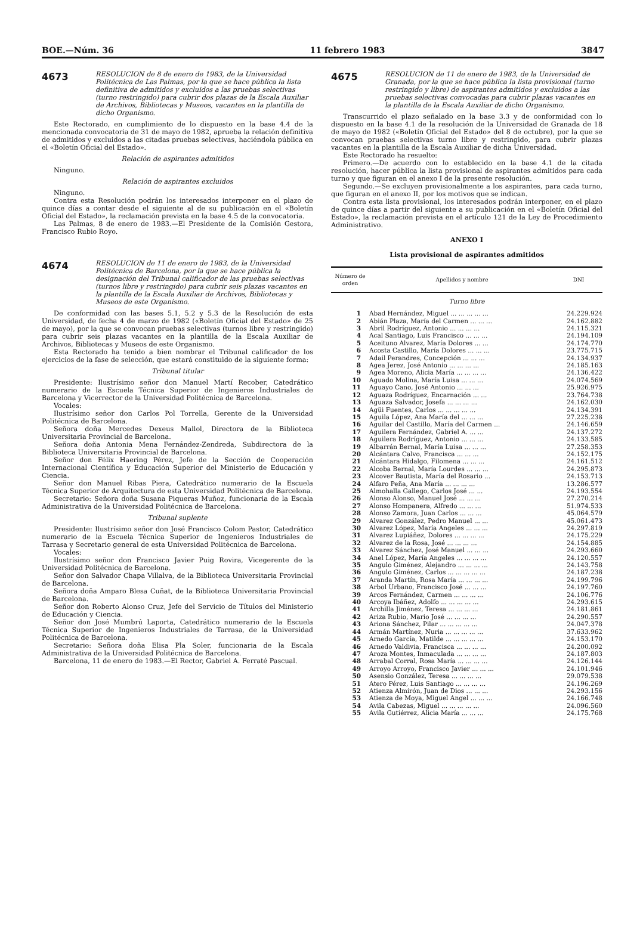BOE.—Núm. 36 11 febrero 1983 3847
4673
RESOLUCION de 8 de enero de 1983, de la Universidad Politécnica de Las Palmas, por la que se hace pública la lista definitiva de admitidos y excluidos a las pruebas selectivas (turno restringido) para cubrir dos plazas de la Escala Auxiliar de Archivos, Bibliotecas y Museos, vacantes en la plantilla de dicho Organismo.
Este Rectorado, en cumplimiento de lo dispuesto en la base 4.4 de la mencionada convocatoria de 31 de mayo de 1982, aprueba la relación definitiva de admitidos y excluidos a las citadas pruebas selectivas, haciéndola pública en el «Boletín Oficial del Estado».
Relación de aspirantes admitidos
Ninguno.
Relación de aspirantes excluidos
Ninguno.
Contra esta Resolución podrán los interesados interponer en el plazo de quince días a contar desde el siguiente al de su publicación en el «Boletín Oficial del Estado», la reclamación prevista en la base 4.5 de la convocatoria.
Las Palmas, 8 de enero de 1983.—El Presidente de la Comisión Gestora, Francisco Rubio Royo.
4674
RESOLUCION de 11 de enero de 1983, de la Universidad Politécnica de Barcelona, por la que se hace pública la designación del Tribunal calificador de las pruebas selectivas (turnos libre y restringido) para cubrir seis plazas vacantes en la plantilla de la Escala Auxiliar de Archivos, Bibliotecas y Museos de este Organismo.
De conformidad con las bases 5.1, 5.2 y 5.3 de la Resolución de esta Universidad, de fecha 4 de marzo de 1982 («Boletín Oficial del Estado» de 25 de mayo), por la que se convocan pruebas selectivas (turnos libre y restringido) para cubrir seis plazas vacantes en la plantilla de la Escala Auxiliar de Archivos, Bibliotecas y Museos de este Organismo.
Esta Rectorado ha tenido a bien nombrar el Tribunal calificador de los ejercicios de la fase de selección, que estará constituido de la siguiente forma:
Tribunal titular
Presidente: Ilustrísimo señor don Manuel Martí Recober, Catedrático numerario de la Escuela Técnica Superior de Ingenieros Industriales de Barcelona y Vicerrector de la Universidad Politécnica de Barcelona.
Vocales:
Ilustrísimo señor don Carlos Pol Torrella, Gerente de la Universidad Politécnica de Barcelona.
Señora doña Mercedes Dexeus Mallol, Directora de la Biblioteca Universitaria Provincial de Barcelona.
Señora doña Antonia Mena Fernández-Zendreda, Subdirectora de la Biblioteca Universitaria Provincial de Barcelona.
Señor don Félix Haering Pérez, Jefe de la Sección de Cooperación Internacional Científica y Educación Superior del Ministerio de Educación y Ciencia.
Señor don Manuel Ribas Piera, Catedrático numerario de la Escuela Técnica Superior de Arquitectura de esta Universidad Politécnica de Barcelona.
Secretario: Señora doña Susana Piqueras Muñoz, funcionaria de la Escala Administrativa de la Universidad Politécnica de Barcelona.
Tribunal suplente
Presidente: Ilustrísimo señor don José Francisco Colom Pastor, Catedrático numerario de la Escuela Técnica Superior de Ingenieros Industriales de Tarrasa y Secretario general de esta Universidad Politécnica de Barcelona.
Vocales:
Ilustrísimo señor don Francisco Javier Puig Rovira, Vicegerente de la Universidad Politécnica de Barcelona.
Señor don Salvador Chapa Villalva, de la Biblioteca Universitaria Provincial de Barcelona.
Señora doña Amparo Blesa Cuñat, de la Biblioteca Universitaria Provincial de Barcelona.
Señor don Roberto Alonso Cruz, Jefe del Servicio de Títulos del Ministerio de Educación y Ciencia.
Señor don José Mumbrú Laporta, Catedrático numerario de la Escuela Técnica Superior de Ingenieros Industriales de Tarrasa, de la Universidad Politécnica de Barcelona.
Secretario: Señora doña Elisa Pla Soler, funcionaria de la Escala Administrativa de la Universidad Politécnica de Barcelona.
Barcelona, 11 de enero de 1983.—El Rector, Gabriel A. Ferraté Pascual.
4675
RESOLUCION de 11 de enero de 1983, de la Universidad de Granada, por la que se hace pública la lista provisional (turno restringido y libre) de aspirantes admitidos y excluidos a las pruebas selectivas convocadas para cubrir plazas vacantes en la plantilla de la Escala Auxiliar de dicho Organismo.
Transcurrido el plazo señalado en la base 3.3 y de conformidad con lo dispuesto en la base 4.1 de la resolución de la Universidad de Granada de 18 de mayo de 1982 («Boletín Oficial del Estado» del 8 de octubre), por la que se convocan pruebas selectivas turno libre y restringido, para cubrir plazas vacantes en la plantilla de la Escala Auxiliar de dicha Universidad.
Este Rectorado ha resuelto:
Primero.—De acuerdo con lo establecido en la base 4.1 de la citada resolución, hacer pública la lista provisional de aspirantes admitidos para cada turno y que figuran en el anexo I de la presente resolución.
Segundo.—Se excluyen provisionalmente a los aspirantes, para cada turno, que figuran en el anexo II, por los motivos que se indican.
Contra esta lista provisional, los interesados podrán interponer, en el plazo de quince días a partir del siguiente a su publicación en el «Boletín Oficial del Estado», la reclamación prevista en el artículo 121 de la Ley de Procedimiento Administrativo.
ANEXO I
Lista provisional de aspirantes admitidos
| Número de orden | Apellidos y nombre | DNI |
| --- | --- | --- |
| Turno libre | | |
| 1 | Abad Hernández, Miguel ... ... ... ... ... | 24.229.924 |
| 2 | Abián Plaza, María del Carmen ... ... ... | 24.162.882 |
| 3 | Abril Rodríguez, Antonio ... ... ... ... | 24.115.321 |
| 4 | Acal Santiago, Luis Francisco ... ... ... | 24.194.109 |
| 5 | Aceituno Alvarez, María Dolores ... ... | 24.174.770 |
| 6 | Acosta Castillo, María Dolores ... ... ... | 23.775.715 |
| 7 | Adail Perandres, Concepción ... ... ... | 24.134.937 |
| 8 | Agea Jerez, José Antonio ... ... ... ... | 24.185.163 |
| 9 | Agea Moreno, Alicia María ... ... ... ... | 24.136.422 |
| 10 | Aguado Molina, María Luisa ... ... ... | 24.074.569 |
| 11 | Aguayo Cano, José Antonio ... ... ... | 25.926.975 |
| 12 | Aguaza Rodríguez, Encarnación ... ... | 23.764.738 |
| 13 | Aguaza Salvador, Josefa ... ... ... ... | 24.162.030 |
| 14 | Agüi Fuentes, Carlos ... ... ... ... ... | 24.134.391 |
| 15 | Aguila López, Ana María del ... ... ... | 27.225.238 |
| 16 | Aguilar del Castillo, María del Carmen ... | 24.146.659 |
| 17 | Aguilera Fernández, Gabriel A. ... ... | 24.137.272 |
| 18 | Aguilera Rodríguez, Antonio ... ... ... | 24.133.585 |
| 19 | Albarrán Bernal, María Luisa ... ... ... | 27.258.353 |
| 20 | Alcántara Calvo, Francisca ... ... ... | 24.152.175 |
| 21 | Alcántara Hidalgo, Filomena ... ... ... | 24.161.512 |
| 22 | Alcoba Bernal, María Lourdes ... ... ... | 24.295.873 |
| 23 | Alcover Bautista, María del Rosario ... | 24.153.713 |
| 24 | Alfaro Peña, Ana María ... ... ... ... | 13.286.577 |
| 25 | Almohalla Gallego, Carlos José ... ... | 24.193.554 |
| 26 | Alonso Alonso, Manuel José ... ... ... | 27.270.214 |
| 27 | Alonso Hompanera, Alfredo ... ... ... | 51.974.533 |
| 28 | Alonso Zamora, Juan Carlos ... ... ... | 45.064.579 |
| 29 | Alvarez González, Pedro Manuel ... ... | 45.061.473 |
| 30 | Alvarez López, María Angeles ... ... ... | 24.297.819 |
| 31 | Alvarez Lupiáñez, Dolores ... ... ... ... | 24.175.229 |
| 32 | Alvarez de la Rosa, José ... ... ... ... | 24.154.885 |
| 33 | Alvarez Sánchez, José Manuel ... ... ... | 24.293.660 |
| 34 | Anel López, María Angeles ... ... ... ... | 24.120.557 |
| 35 | Angulo Giménez, Alejandro ... ... ... ... | 24.143.758 |
| 36 | Angulo Giménez, Carlos ... ... ... ... ... | 24.187.238 |
| 37 | Aranda Martín, Rosa María ... ... ... ... | 24.199.796 |
| 38 | Arbol Urbano, Francisco José ... ... ... | 24.197.760 |
| 39 | Arcos Fernández, Carmen ... ... ... ... | 24.106.776 |
| 40 | Arcoya Ibáñez, Adolfo ... ... ... ... ... | 24.293.615 |
| 41 | Archilla Jiménez, Teresa ... ... ... ... | 24.181.861 |
| 42 | Ariza Rubio, Mario José ... ... ... ... | 24.290.557 |
| 43 | Ariona Sánchez, Pilar ... ... ... ... ... | 24.047.378 |
| 44 | Armán Martínez, Nuria ... ... ... ... ... | 37.633.962 |
| 45 | Arnedo García, Matilde ... ... ... ... ... | 24.153.170 |
| 46 | Arnedo Valdivia, Francisca ... ... ... ... | 24.200.092 |
| 47 | Aroza Montes, Inmaculada ... ... ... ... | 24.187.803 |
| 48 | Arrabal Corral, Rosa María ... ... ... ... | 24.126.144 |
| 49 | Arroyo Arroyo, Francisco Javier ... ... ... | 24.101.946 |
| 50 | Asensio González, Teresa ... ... ... ... | 29.079.538 |
| 51 | Atero Pérez, Luis Santiago ... ... ... ... | 24.196.269 |
| 52 | Atienza Almirón, Juan de Dios ... ... ... | 24.293.156 |
| 53 | Atienza de Moya, Miguel Angel ... ... ... | 24.166.748 |
| 54 | Avila Cabezas, Miguel ... ... ... ... ... | 24.096.560 |
| 55 | Avila Gutiérrez, Alicia María ... ... ... | 24.175.768 |